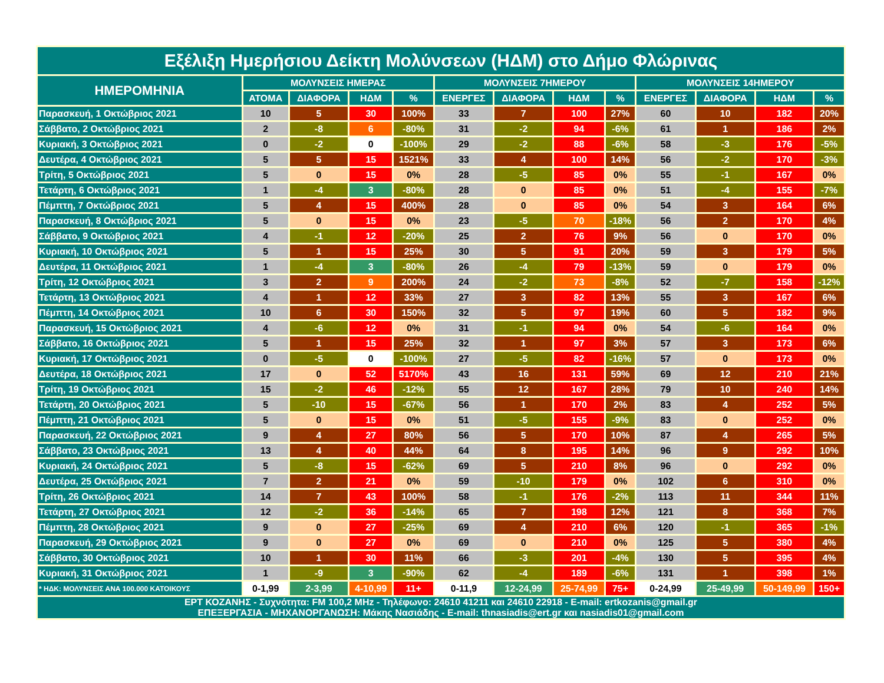| Εξέλιξη Ημερήσιου Δείκτη Μολύνσεων (ΗΔΜ) στο Δήμο Φλώρινας | | | | | | | | | | | | |
| --- | --- | --- | --- | --- | --- | --- | --- | --- | --- | --- | --- | --- |
| ΗΜΕΡΟΜΗΝΙΑ | ΜΟΛΥΝΣΕΙΣ ΗΜΕΡΑΣ | | | | ΜΟΛΥΝΣΕΙΣ 7ΗΜΕΡΟΥ | | | | ΜΟΛΥΝΣΕΙΣ 14ΗΜΕΡΟΥ | | | |
| | ΑΤΟΜΑ | ΔΙΑΦΟΡΑ | ΗΔΜ | % | ΕΝΕΡΓΕΣ | ΔΙΑΦΟΡΑ | ΗΔΜ | % | ΕΝΕΡΓΕΣ | ΔΙΑΦΟΡΑ | ΗΔΜ | % |
| Παρασκευή, 1 Οκτώβριος 2021 | 10 | 5 | 30 | 100% | 33 | 7 | 100 | 27% | 60 | 10 | 182 | 20% |
| Σάββατο, 2 Οκτώβριος 2021 | 2 | -8 | 6 | -80% | 31 | -2 | 94 | -6% | 61 | 1 | 186 | 2% |
| Κυριακή, 3 Οκτώβριος 2021 | 0 | -2 | 0 | -100% | 29 | -2 | 88 | -6% | 58 | -3 | 176 | -5% |
| Δευτέρα, 4 Οκτώβριος 2021 | 5 | 5 | 15 | 1521% | 33 | 4 | 100 | 14% | 56 | -2 | 170 | -3% |
| Τρίτη, 5 Οκτώβριος 2021 | 5 | 0 | 15 | 0% | 28 | -5 | 85 | 0% | 55 | -1 | 167 | 0% |
| Τετάρτη, 6 Οκτώβριος 2021 | 1 | -4 | 3 | -80% | 28 | 0 | 85 | 0% | 51 | -4 | 155 | -7% |
| Πέμπτη, 7 Οκτώβριος 2021 | 5 | 4 | 15 | 400% | 28 | 0 | 85 | 0% | 54 | 3 | 164 | 6% |
| Παρασκευή, 8 Οκτώβριος 2021 | 5 | 0 | 15 | 0% | 23 | -5 | 70 | -18% | 56 | 2 | 170 | 4% |
| Σάββατο, 9 Οκτώβριος 2021 | 4 | -1 | 12 | -20% | 25 | 2 | 76 | 9% | 56 | 0 | 170 | 0% |
| Κυριακή, 10 Οκτώβριος 2021 | 5 | 1 | 15 | 25% | 30 | 5 | 91 | 20% | 59 | 3 | 179 | 5% |
| Δευτέρα, 11 Οκτώβριος 2021 | 1 | -4 | 3 | -80% | 26 | -4 | 79 | -13% | 59 | 0 | 179 | 0% |
| Τρίτη, 12 Οκτώβριος 2021 | 3 | 2 | 9 | 200% | 24 | -2 | 73 | -8% | 52 | -7 | 158 | -12% |
| Τετάρτη, 13 Οκτώβριος 2021 | 4 | 1 | 12 | 33% | 27 | 3 | 82 | 13% | 55 | 3 | 167 | 6% |
| Πέμπτη, 14 Οκτώβριος 2021 | 10 | 6 | 30 | 150% | 32 | 5 | 97 | 19% | 60 | 5 | 182 | 9% |
| Παρασκευή, 15 Οκτώβριος 2021 | 4 | -6 | 12 | 0% | 31 | -1 | 94 | 0% | 54 | -6 | 164 | 0% |
| Σάββατο, 16 Οκτώβριος 2021 | 5 | 1 | 15 | 25% | 32 | 1 | 97 | 3% | 57 | 3 | 173 | 6% |
| Κυριακή, 17 Οκτώβριος 2021 | 0 | -5 | 0 | -100% | 27 | -5 | 82 | -16% | 57 | 0 | 173 | 0% |
| Δευτέρα, 18 Οκτώβριος 2021 | 17 | 0 | 52 | 5170% | 43 | 16 | 131 | 59% | 69 | 12 | 210 | 21% |
| Τρίτη, 19 Οκτώβριος 2021 | 15 | -2 | 46 | -12% | 55 | 12 | 167 | 28% | 79 | 10 | 240 | 14% |
| Τετάρτη, 20 Οκτώβριος 2021 | 5 | -10 | 15 | -67% | 56 | 1 | 170 | 2% | 83 | 4 | 252 | 5% |
| Πέμπτη, 21 Οκτώβριος 2021 | 5 | 0 | 15 | 0% | 51 | -5 | 155 | -9% | 83 | 0 | 252 | 0% |
| Παρασκευή, 22 Οκτώβριος 2021 | 9 | 4 | 27 | 80% | 56 | 5 | 170 | 10% | 87 | 4 | 265 | 5% |
| Σάββατο, 23 Οκτώβριος 2021 | 13 | 4 | 40 | 44% | 64 | 8 | 195 | 14% | 96 | 9 | 292 | 10% |
| Κυριακή, 24 Οκτώβριος 2021 | 5 | -8 | 15 | -62% | 69 | 5 | 210 | 8% | 96 | 0 | 292 | 0% |
| Δευτέρα, 25 Οκτώβριος 2021 | 7 | 2 | 21 | 0% | 59 | -10 | 179 | 0% | 102 | 6 | 310 | 0% |
| Τρίτη, 26 Οκτώβριος 2021 | 14 | 7 | 43 | 100% | 58 | -1 | 176 | -2% | 113 | 11 | 344 | 11% |
| Τετάρτη, 27 Οκτώβριος 2021 | 12 | -2 | 36 | -14% | 65 | 7 | 198 | 12% | 121 | 8 | 368 | 7% |
| Πέμπτη, 28 Οκτώβριος 2021 | 9 | 0 | 27 | -25% | 69 | 4 | 210 | 6% | 120 | -1 | 365 | -1% |
| Παρασκευή, 29 Οκτώβριος 2021 | 9 | 0 | 27 | 0% | 69 | 0 | 210 | 0% | 125 | 5 | 380 | 4% |
| Σάββατο, 30 Οκτώβριος 2021 | 10 | 1 | 30 | 11% | 66 | -3 | 201 | -4% | 130 | 5 | 395 | 4% |
| Κυριακή, 31 Οκτώβριος 2021 | 1 | -9 | 3 | -90% | 62 | -4 | 189 | -6% | 131 | 1 | 398 | 1% |
| * ΗΔΚ: ΜΟΛΥΝΣΕΙΣ ΑΝΑ 100.000 ΚΑΤΟΙΚΟΥΣ | 0-1,99 | 2-3,99 | 4-10,99 | 11+ | 0-11,9 | 12-24,99 | 25-74,99 | 75+ | 0-24,99 | 25-49,99 | 50-149,99 | 150+ |
| ΕΡΤ ΚΟΖΑΝΗΣ - Συχνότητα: FM 100,2 MHz - Τηλέφωνο: 24610 41211 και 24610 22918 - E-mail: ertkozanis@gmail.gr ΕΠΕΞΕΡΓΑΣΙΑ - ΜΗΧΑΝΟΡΓΑΝΩΣΗ: Μάκης Νασιάδης - E-mail: thnasiadis@ert.gr και nasiadis01@gmail.com | | | | | | | | | | | | |